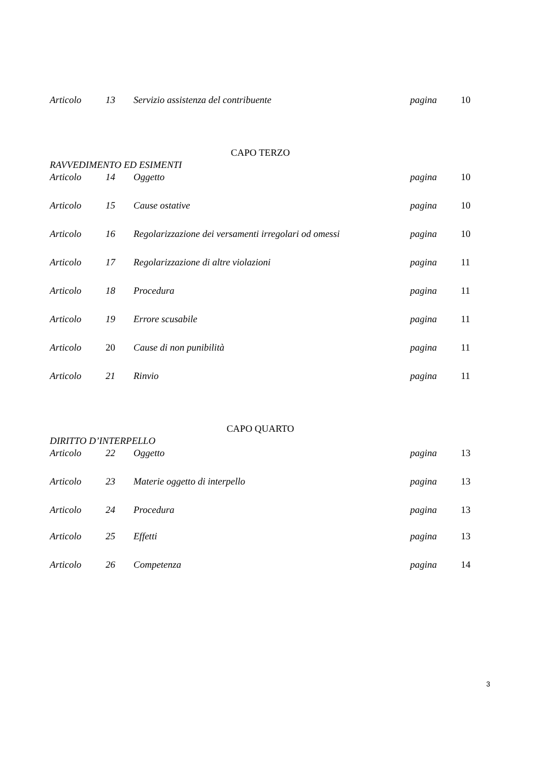Articolo 13 Servizio assistenza del contribuente pagina 10
CAPO TERZO
RAVVEDIMENTO ED ESIMENTI
Articolo 14 Oggetto pagina 10
Articolo 15 Cause ostative pagina 10
Articolo 16 Regolarizzazione dei versamenti irregolari od omessi pagina 10
Articolo 17 Regolarizzazione di altre violazioni pagina 11
Articolo 18 Procedura pagina 11
Articolo 19 Errore scusabile pagina 11
Articolo 20 Cause di non punibilità pagina 11
Articolo 21 Rinvio pagina 11
CAPO QUARTO
DIRITTO D’INTERPELLO
Articolo 22 Oggetto pagina 13
Articolo 23 Materie oggetto di interpello pagina 13
Articolo 24 Procedura pagina 13
Articolo 25 Effetti pagina 13
Articolo 26 Competenza pagina 14
3